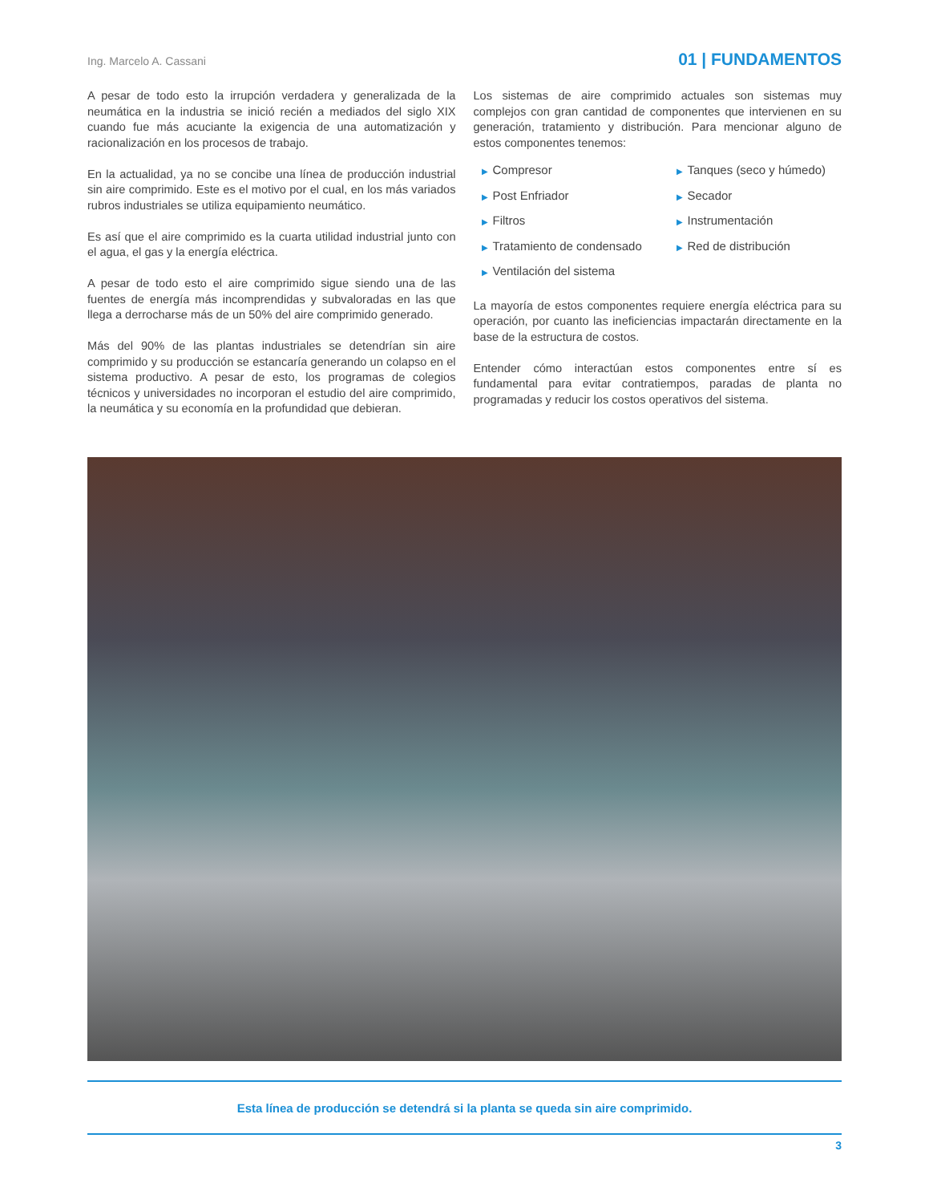Ing. Marcelo A. Cassani 01 | FUNDAMENTOS
A pesar de todo esto la irrupción verdadera y generalizada de la neumática en la industria se inició recién a mediados del siglo XIX cuando fue más acuciante la exigencia de una automatización y racionalización en los procesos de trabajo.
En la actualidad, ya no se concibe una línea de producción industrial sin aire comprimido. Este es el motivo por el cual, en los más variados rubros industriales se utiliza equipamiento neumático.
Es así que el aire comprimido es la cuarta utilidad industrial junto con el agua, el gas y la energía eléctrica.
A pesar de todo esto el aire comprimido sigue siendo una de las fuentes de energía más incomprendidas y subvaloradas en las que llega a derrocharse más de un 50% del aire comprimido generado.
Más del 90% de las plantas industriales se detendrían sin aire comprimido y su producción se estancaría generando un colapso en el sistema productivo. A pesar de esto, los programas de colegios técnicos y universidades no incorporan el estudio del aire comprimido, la neumática y su economía en la profundidad que debieran.
Los sistemas de aire comprimido actuales son sistemas muy complejos con gran cantidad de componentes que intervienen en su generación, tratamiento y distribución. Para mencionar alguno de estos componentes tenemos:
▶ Compresor
▶ Tanques (seco y húmedo)
▶ Post Enfriador
▶ Secador
▶ Filtros
▶ Instrumentación
▶ Tratamiento de condensado
▶ Red de distribución
▶ Ventilación del sistema
La mayoría de estos componentes requiere energía eléctrica para su operación, por cuanto las ineficiencias impactarán directamente en la base de la estructura de costos.
Entender cómo interactúan estos componentes entre sí es fundamental para evitar contratiempos, paradas de planta no programadas y reducir los costos operativos del sistema.
Esta línea de producción se detendrá si la planta se queda sin aire comprimido.
3